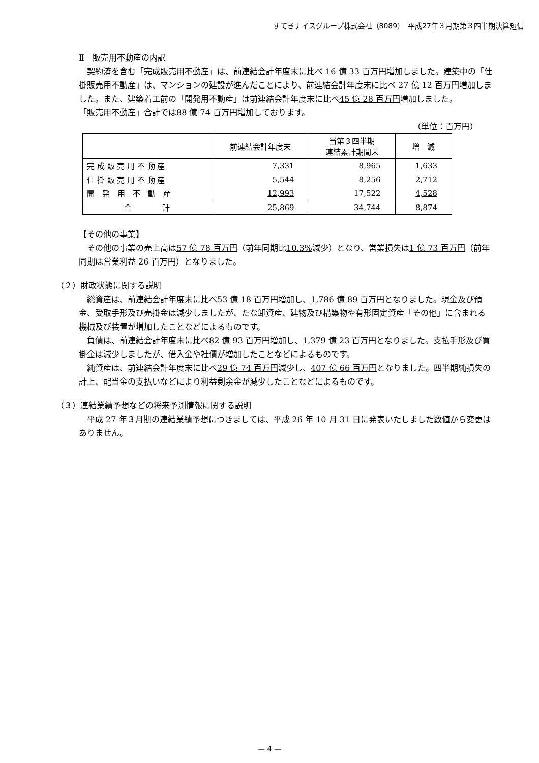すてきナイスグループ株式会社（8089）　平成27年３月期第３四半期決算短信
Ⅱ　販売用不動産の内訳
　契約済を含む「完成販売用不動産」は、前連結会計年度末に比べ 16 億 33 百万円増加しました。建築中の「仕掛販売用不動産」は、マンションの建設が進んだことにより、前連結会計年度末に比べ 27 億 12 百万円増加しました。また、建築着工前の「開発用不動産」は前連結会計年度末に比べ45 億 28 百万円増加しました。
「販売用不動産」合計では88 億 74 百万円増加しております。
（単位：百万円）
| | 前連結会計年度末 | 当第３四半期 連結累計期間末 | 増 減 |
| --- | --- | --- | --- |
| 完 成 販 売 用 不 動 産 | 7,331 | 8,965 | 1,633 |
| 仕 掛 販 売 用 不 動 産 | 5,544 | 8,256 | 2,712 |
| 開 発 用 不 動 産 | 12,993 | 17,522 | 4,528 |
| 合 計 | 25,869 | 34,744 | 8,874 |
【その他の事業】
　その他の事業の売上高は57 億 78 百万円（前年同期比10.3% 減少）となり、営業損失は1 億 73 百万円（前年同期は営業利益 26 百万円）となりました。
（２）財政状態に関する説明
　総資産は、前連結会計年度末に比べ53 億 18 百万円増加し、1,786 億 89 百万円となりました。現金及び預金、受取手形及び売掛金は減少しましたが、たな卸資産、建物及び構築物や有形固定資産「その他」に含まれる機械及び装置が増加したことなどによるものです。
　負債は、前連結会計年度末に比べ82 億 93 百万円増加し、1,379 億 23 百万円となりました。支払手形及び買掛金は減少しましたが、借入金や社債が増加したことなどによるものです。
　純資産は、前連結会計年度末に比べ29 億 74 百万円減少し、407 億 66 百万円となりました。四半期純損失の計上、配当金の支払いなどにより利益剰余金が減少したことなどによるものです。
（３）連結業績予想などの将来予測情報に関する説明
　平成 27 年３月期の連結業績予想につきましては、平成 26 年 10 月 31 日に発表いたしました数値から変更はありません。
— 4 —